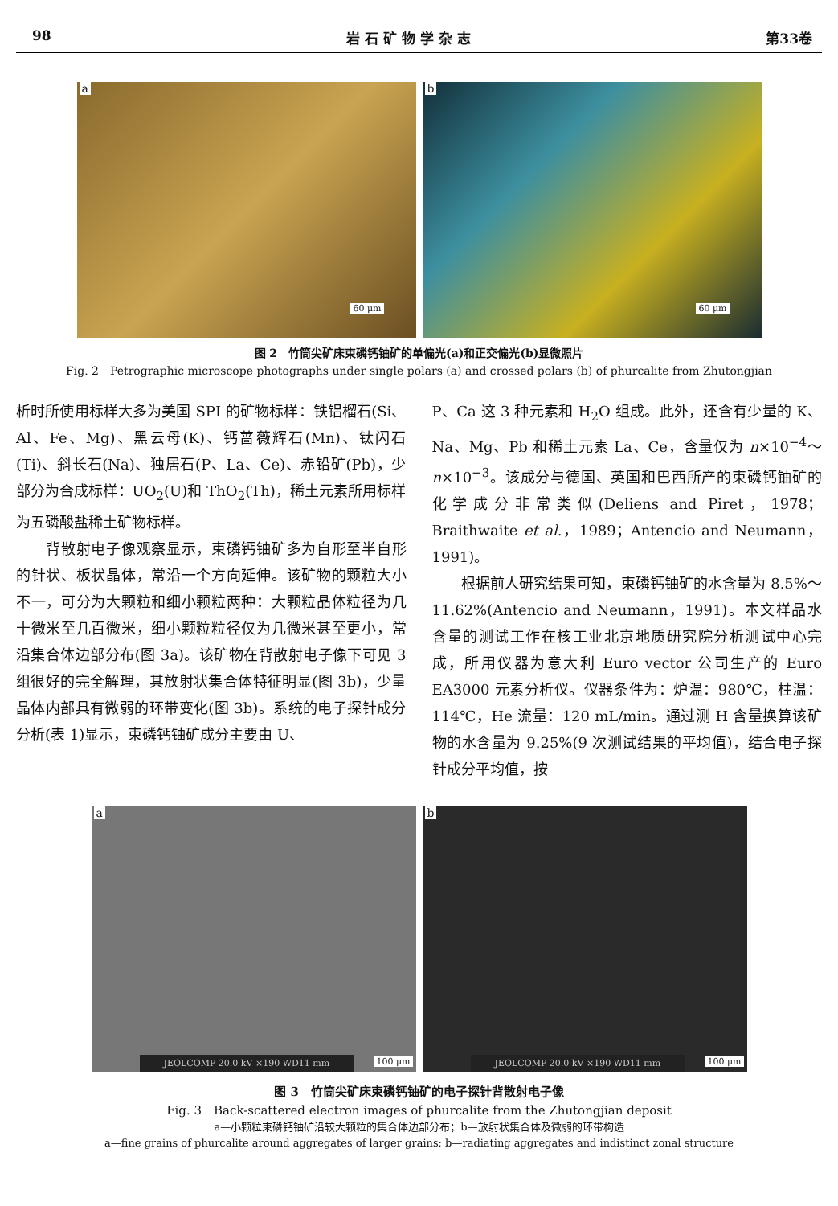98 岩 石 矿 物 学 杂 志 第33卷
a
60 μm
b
60 μm
图 2　竹筒尖矿床束磷钙铀矿的单偏光(a)和正交偏光(b)显微照片
Fig. 2　Petrographic microscope photographs under single polars (a) and crossed polars (b) of phurcalite from Zhutongjian
析时所使用标样大多为美国 SPI 的矿物标样：铁铝榴石(Si、Al、Fe、Mg)、黑云母(K)、钙蔷薇辉石(Mn)、钛闪石(Ti)、斜长石(Na)、独居石(P、La、Ce)、赤铅矿(Pb)，少部分为合成标样：UO<sub>2</sub>(U)和 ThO<sub>2</sub>(Th)，稀土元素所用标样为五磷酸盐稀土矿物标样。
　　背散射电子像观察显示，束磷钙铀矿多为自形至半自形的针状、板状晶体，常沿一个方向延伸。该矿物的颗粒大小不一，可分为大颗粒和细小颗粒两种：大颗粒晶体粒径为几十微米至几百微米，细小颗粒粒径仅为几微米甚至更小，常沿集合体边部分布(图 3a)。该矿物在背散射电子像下可见 3 组很好的完全解理，其放射状集合体特征明显(图 3b)，少量晶体内部具有微弱的环带变化(图 3b)。系统的电子探针成分分析(表 1)显示，束磷钙铀矿成分主要由 U、
P、Ca 这 3 种元素和 H<sub>2</sub>O 组成。此外，还含有少量的 K、Na、Mg、Pb 和稀土元素 La、Ce，含量仅为 n×10<sup>−4</sup>～n×10<sup>−3</sup>。该成分与德国、英国和巴西所产的束磷钙铀矿的化学成分非常类似(Deliens and Piret，1978；Braithwaite et al.，1989；Antencio and Neumann，1991)。
　　根据前人研究结果可知，束磷钙铀矿的水含量为 8.5%～11.62%(Antencio and Neumann，1991)。本文样品水含量的测试工作在核工业北京地质研究院分析测试中心完成，所用仪器为意大利 Euro vector 公司生产的 Euro EA3000 元素分析仪。仪器条件为：炉温：980℃，柱温：114℃，He 流量：120 mL/min。通过测 H 含量换算该矿物的水含量为 9.25%(9 次测试结果的平均值)，结合电子探针成分平均值，按
a
JEOLCOMP 20.0 kV ×190 WD11 mm 100 μm
b
JEOLCOMP 20.0 kV ×190 WD11 mm 100 μm
图 3　竹筒尖矿床束磷钙铀矿的电子探针背散射电子像
Fig. 3　Back-scattered electron images of phurcalite from the Zhutongjian deposit
a—小颗粒束磷钙铀矿沿较大颗粒的集合体边部分布；b—放射状集合体及微弱的环带构造
a—fine grains of phurcalite around aggregates of larger grains; b—radiating aggregates and indistinct zonal structure